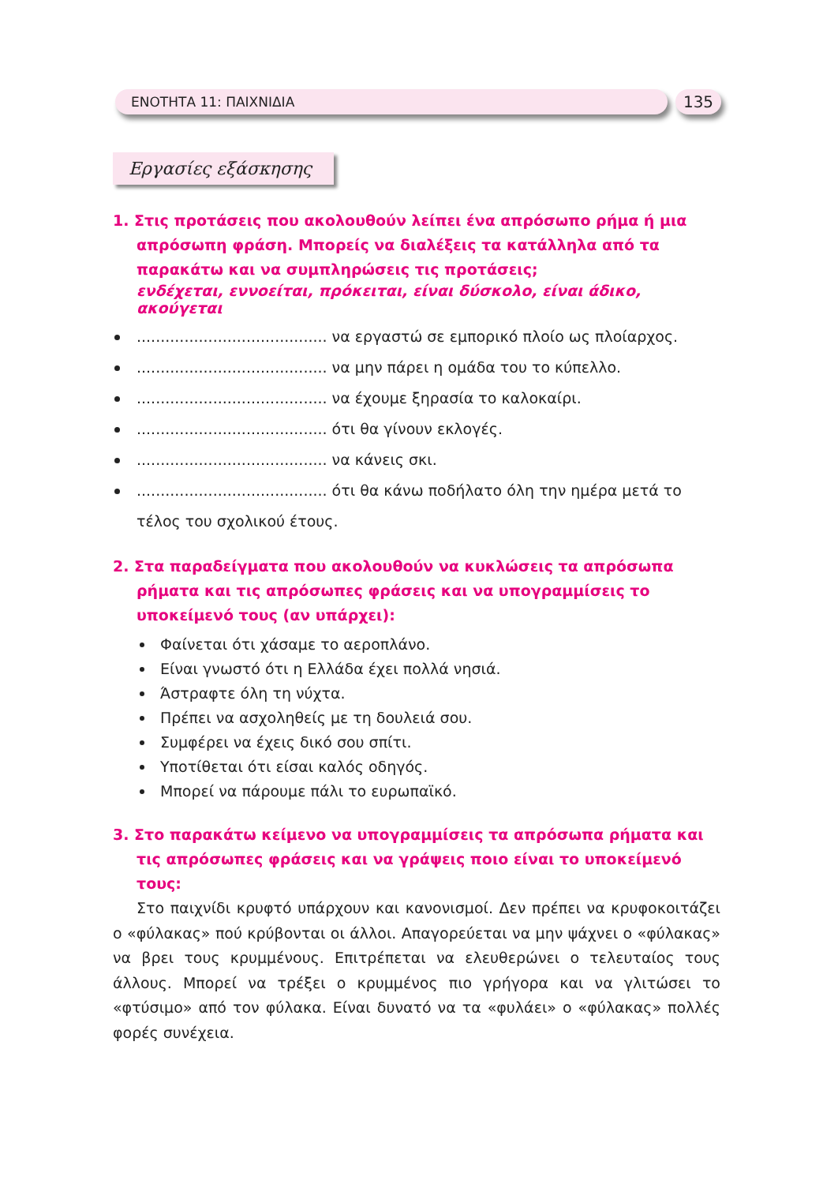ΕΝΟΤΗΤΑ 11: ΠΑΙΧΝΙΔΙΑ 135
Εργασίες εξάσκησης
1. Στις προτάσεις που ακολουθούν λείπει ένα απρόσωπο ρήμα ή μια απρόσωπη φράση. Μπορείς να διαλέξεις τα κατάλληλα από τα παρακάτω και να συμπληρώσεις τις προτάσεις;
ενδέχεται, εννοείται, πρόκειται, είναι δύσκολο, είναι άδικο, ακούγεται
........................................ να εργαστώ σε εμπορικό πλοίο ως πλοίαρχος.
........................................ να μην πάρει η ομάδα του το κύπελλο.
........................................ να έχουμε ξηρασία το καλοκαίρι.
........................................ ότι θα γίνουν εκλογές.
........................................ να κάνεις σκι.
........................................ ότι θα κάνω ποδήλατο όλη την ημέρα μετά το τέλος του σχολικού έτους.
2. Στα παραδείγματα που ακολουθούν να κυκλώσεις τα απρόσωπα ρήματα και τις απρόσωπες φράσεις και να υπογραμμίσεις το υποκείμενό τους (αν υπάρχει):
Φαίνεται ότι χάσαμε το αεροπλάνο.
Είναι γνωστό ότι η Ελλάδα έχει πολλά νησιά.
Άστραφτε όλη τη νύχτα.
Πρέπει να ασχοληθείς με τη δουλειά σου.
Συμφέρει να έχεις δικό σου σπίτι.
Υποτίθεται ότι είσαι καλός οδηγός.
Μπορεί να πάρουμε πάλι το ευρωπαϊκό.
3. Στο παρακάτω κείμενο να υπογραμμίσεις τα απρόσωπα ρήματα και τις απρόσωπες φράσεις και να γράψεις ποιο είναι το υποκείμενό τους:
Στο παιχνίδι κρυφτό υπάρχουν και κανονισμοί. Δεν πρέπει να κρυφοκοιτάζει ο «φύλακας» πού κρύβονται οι άλλοι. Απαγορεύεται να μην ψάχνει ο «φύλακας» να βρει τους κρυμμένους. Επιτρέπεται να ελευθερώνει ο τελευταίος τους άλλους. Μπορεί να τρέξει ο κρυμμένος πιο γρήγορα και να γλιτώσει το «φτύσιμο» από τον φύλακα. Είναι δυνατό να τα «φυλάει» ο «φύλακας» πολλές φορές συνέχεια.